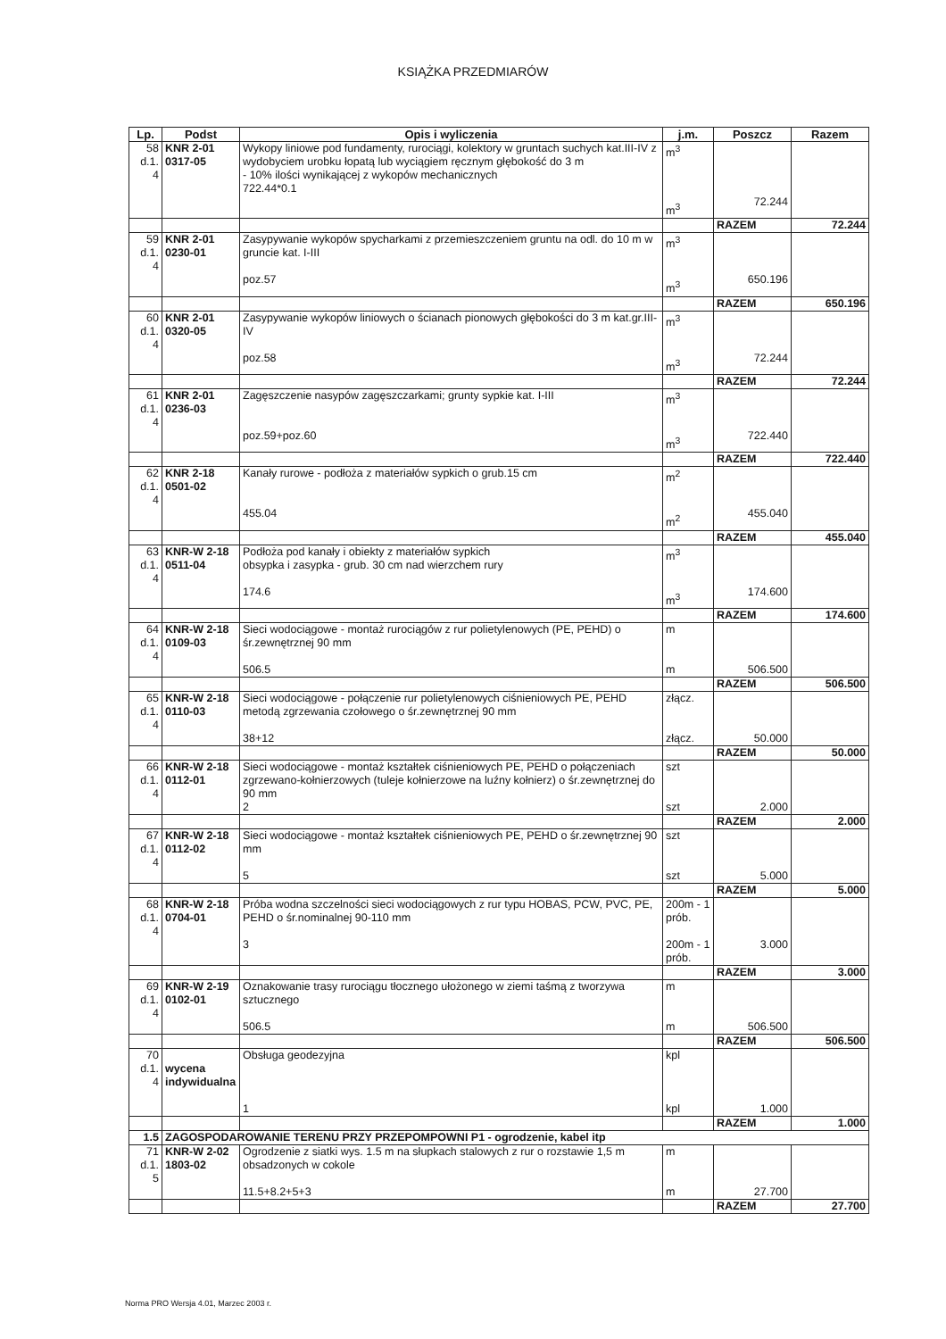KSIĄŻKA PRZEDMIARÓW
| Lp. | Podst | Opis i wyliczenia | j.m. | Poszcz | Razem |
| --- | --- | --- | --- | --- | --- |
| 58 d.1. 4 | KNR 2-01 0317-05 | Wykopy liniowe pod fundamenty, rurociągi, kolektory w gruntach suchych kat.III-IV z wydobyciem urobku łopatą lub wyciągiem ręcznym głębokość do 3 m - 10% ilości wynikającej z wykopów mechanicznych 722.44*0.1 | m<sup>3</sup> m<sup>3</sup> | 72.244 | |
| | | | | RAZEM | 72.244 |
| 59 d.1. 4 | KNR 2-01 0230-01 | Zasypywanie wykopów spycharkami z przemieszczeniem gruntu na odl. do 10 m w gruncie kat. I-III poz.57 | m<sup>3</sup> m<sup>3</sup> | 650.196 | |
| | | | | RAZEM | 650.196 |
| 60 d.1. 4 | KNR 2-01 0320-05 | Zasypywanie wykopów liniowych o ścianach pionowych głębokości do 3 m kat.gr.III-IV poz.58 | m<sup>3</sup> m<sup>3</sup> | 72.244 | |
| | | | | RAZEM | 72.244 |
| 61 d.1. 4 | KNR 2-01 0236-03 | Zagęszczenie nasypów zagęszczarkami; grunty sypkie kat. I-III poz.59+poz.60 | m<sup>3</sup> m<sup>3</sup> | 722.440 | |
| | | | | RAZEM | 722.440 |
| 62 d.1. 4 | KNR 2-18 0501-02 | Kanały rurowe - podłoża z materiałów sypkich o grub.15 cm 455.04 | m<sup>2</sup> m<sup>2</sup> | 455.040 | |
| | | | | RAZEM | 455.040 |
| 63 d.1. 4 | KNR-W 2-18 0511-04 | Podłoża pod kanały i obiekty z materiałów sypkich obsypka i zasypka - grub. 30 cm nad wierzchem rury 174.6 | m<sup>3</sup> m<sup>3</sup> | 174.600 | |
| | | | | RAZEM | 174.600 |
| 64 d.1. 4 | KNR-W 2-18 0109-03 | Sieci wodociągowe - montaż rurociągów z rur polietylenowych (PE, PEHD) o śr.zewnętrznej 90 mm 506.5 | m m | 506.500 | |
| | | | | RAZEM | 506.500 |
| 65 d.1. 4 | KNR-W 2-18 0110-03 | Sieci wodociągowe - połączenie rur polietylenowych ciśnieniowych PE, PEHD metodą zgrzewania czołowego o śr.zewnętrznej 90 mm 38+12 | złącz. złącz. | 50.000 | |
| | | | | RAZEM | 50.000 |
| 66 d.1. 4 | KNR-W 2-18 0112-01 | Sieci wodociągowe - montaż kształtek ciśnieniowych PE, PEHD o połączeniach zgrzewano-kołnierzowych (tuleje kołnierzowe na luźny kołnierz) o śr.zewnętrznej do 90 mm 2 | szt szt | 2.000 | |
| | | | | RAZEM | 2.000 |
| 67 d.1. 4 | KNR-W 2-18 0112-02 | Sieci wodociągowe - montaż kształtek ciśnieniowych PE, PEHD o śr.zewnętrznej 90 mm 5 | szt szt | 5.000 | |
| | | | | RAZEM | 5.000 |
| 68 d.1. 4 | KNR-W 2-18 0704-01 | Próba wodna szczelności sieci wodociągowych z rur typu HOBAS, PCW, PVC, PE, PEHD o śr.nominalnej 90-110 mm 3 | 200m - 1 prób. 200m - 1 prób. | 3.000 | |
| | | | | RAZEM | 3.000 |
| 69 d.1. 4 | KNR-W 2-19 0102-01 | Oznakowanie trasy rurociągu tłocznego ułożonego w ziemi taśmą z tworzywa sztucznego 506.5 | m m | 506.500 | |
| | | | | RAZEM | 506.500 |
| 70 d.1. 4 | wycena indywidualna | Obsługa geodezyjna 1 | kpl kpl | 1.000 | |
| | | | | RAZEM | 1.000 |
| 1.5 | ZAGOSPODAROWANIE TERENU PRZY PRZEPOMPOWNI P1 - ogrodzenie, kabel itp | | | | |
| 71 d.1. 5 | KNR-W 2-02 1803-02 | Ogrodzenie z siatki wys. 1.5 m na słupkach stalowych z rur o rozstawie 1,5 m obsadzonych w cokole 11.5+8.2+5+3 | m m | 27.700 | |
| | | | | RAZEM | 27.700 |
Norma PRO Wersja 4.01, Marzec 2003 r.